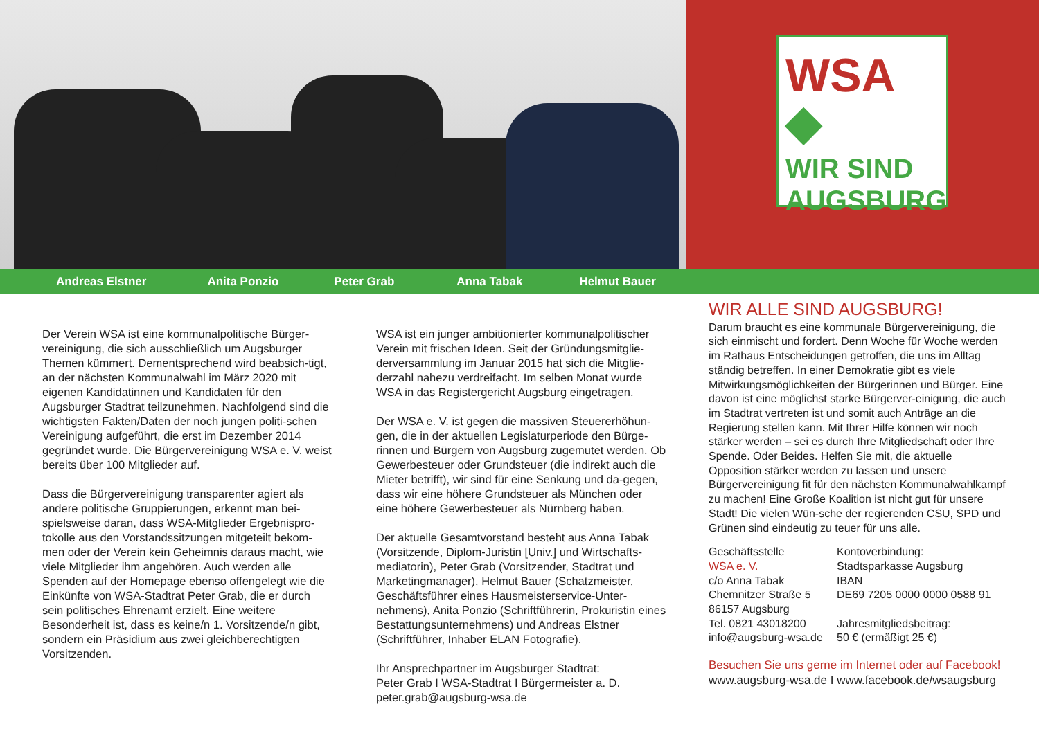WSA ◆
WIR SIND
AUGSBURG
Andreas Elstner Anita Ponzio Peter Grab Anna Tabak Helmut Bauer
Der Verein WSA ist eine kommunalpolitische Bürger-vereinigung, die sich ausschließlich um Augsburger Themen kümmert. Dementsprechend wird beabsich-tigt, an der nächsten Kommunalwahl im März 2020 mit eigenen Kandidatinnen und Kandidaten für den Augsburger Stadtrat teilzunehmen. Nachfolgend sind die wichtigsten Fakten/Daten der noch jungen politi-schen Vereinigung aufgeführt, die erst im Dezember 2014 gegründet wurde. Die Bürgervereinigung WSA e. V. weist bereits über 100 Mitglieder auf.
Dass die Bürgervereinigung transparenter agiert als andere politische Gruppierungen, erkennt man bei-spielsweise daran, dass WSA-Mitglieder Ergebnispro-tokolle aus den Vorstandssitzungen mitgeteilt bekom-men oder der Verein kein Geheimnis daraus macht, wie viele Mitglieder ihm angehören. Auch werden alle Spenden auf der Homepage ebenso offengelegt wie die Einkünfte von WSA-Stadtrat Peter Grab, die er durch sein politisches Ehrenamt erzielt. Eine weitere Besonderheit ist, dass es keine/n 1. Vorsitzende/n gibt, sondern ein Präsidium aus zwei gleichberechtigten Vorsitzenden.
WSA ist ein junger ambitionierter kommunalpolitischer Verein mit frischen Ideen. Seit der Gründungsmitglie-derversammlung im Januar 2015 hat sich die Mitglie-derzahl nahezu verdreifacht. Im selben Monat wurde WSA in das Registergericht Augsburg eingetragen.
Der WSA e. V. ist gegen die massiven Steuererhöhun-gen, die in der aktuellen Legislaturperiode den Bürge-rinnen und Bürgern von Augsburg zugemutet werden. Ob Gewerbesteuer oder Grundsteuer (die indirekt auch die Mieter betrifft), wir sind für eine Senkung und da-gegen, dass wir eine höhere Grundsteuer als München oder eine höhere Gewerbesteuer als Nürnberg haben.
Der aktuelle Gesamtvorstand besteht aus Anna Tabak (Vorsitzende, Diplom-Juristin [Univ.] und Wirtschafts-mediatorin), Peter Grab (Vorsitzender, Stadtrat und Marketingmanager), Helmut Bauer (Schatzmeister, Geschäftsführer eines Hausmeisterservice-Unter-nehmens), Anita Ponzio (Schriftführerin, Prokuristin eines Bestattungsunternehmens) und Andreas Elstner (Schriftführer, Inhaber ELAN Fotografie).
Ihr Ansprechpartner im Augsburger Stadtrat:
Peter Grab I WSA-Stadtrat I Bürgermeister a. D.
peter.grab@augsburg-wsa.de
WIR ALLE SIND AUGSBURG!
Darum braucht es eine kommunale Bürgervereinigung, die sich einmischt und fordert. Denn Woche für Woche werden im Rathaus Entscheidungen getroffen, die uns im Alltag ständig betreffen. In einer Demokratie gibt es viele Mitwirkungsmöglichkeiten der Bürgerinnen und Bürger. Eine davon ist eine möglichst starke Bürgerver-einigung, die auch im Stadtrat vertreten ist und somit auch Anträge an die Regierung stellen kann. Mit Ihrer Hilfe können wir noch stärker werden – sei es durch Ihre Mitgliedschaft oder Ihre Spende. Oder Beides. Helfen Sie mit, die aktuelle Opposition stärker werden zu lassen und unsere Bürgervereinigung fit für den nächsten Kommunalwahlkampf zu machen! Eine Große Koalition ist nicht gut für unsere Stadt! Die vielen Wün-sche der regierenden CSU, SPD und Grünen sind eindeutig zu teuer für uns alle.
Geschäftsstelle
WSA e. V.
c/o Anna Tabak
Chemnitzer Straße 5
86157 Augsburg
Tel. 0821 43018200
info@augsburg-wsa.de
Kontoverbindung:
Stadtsparkasse Augsburg
IBAN
DE69 7205 0000 0000 0588 91
Jahresmitgliedsbeitrag:
50 € (ermäßigt 25 €)
Besuchen Sie uns gerne im Internet oder auf Facebook!
www.augsburg-wsa.de I www.facebook.de/wsaugsburg